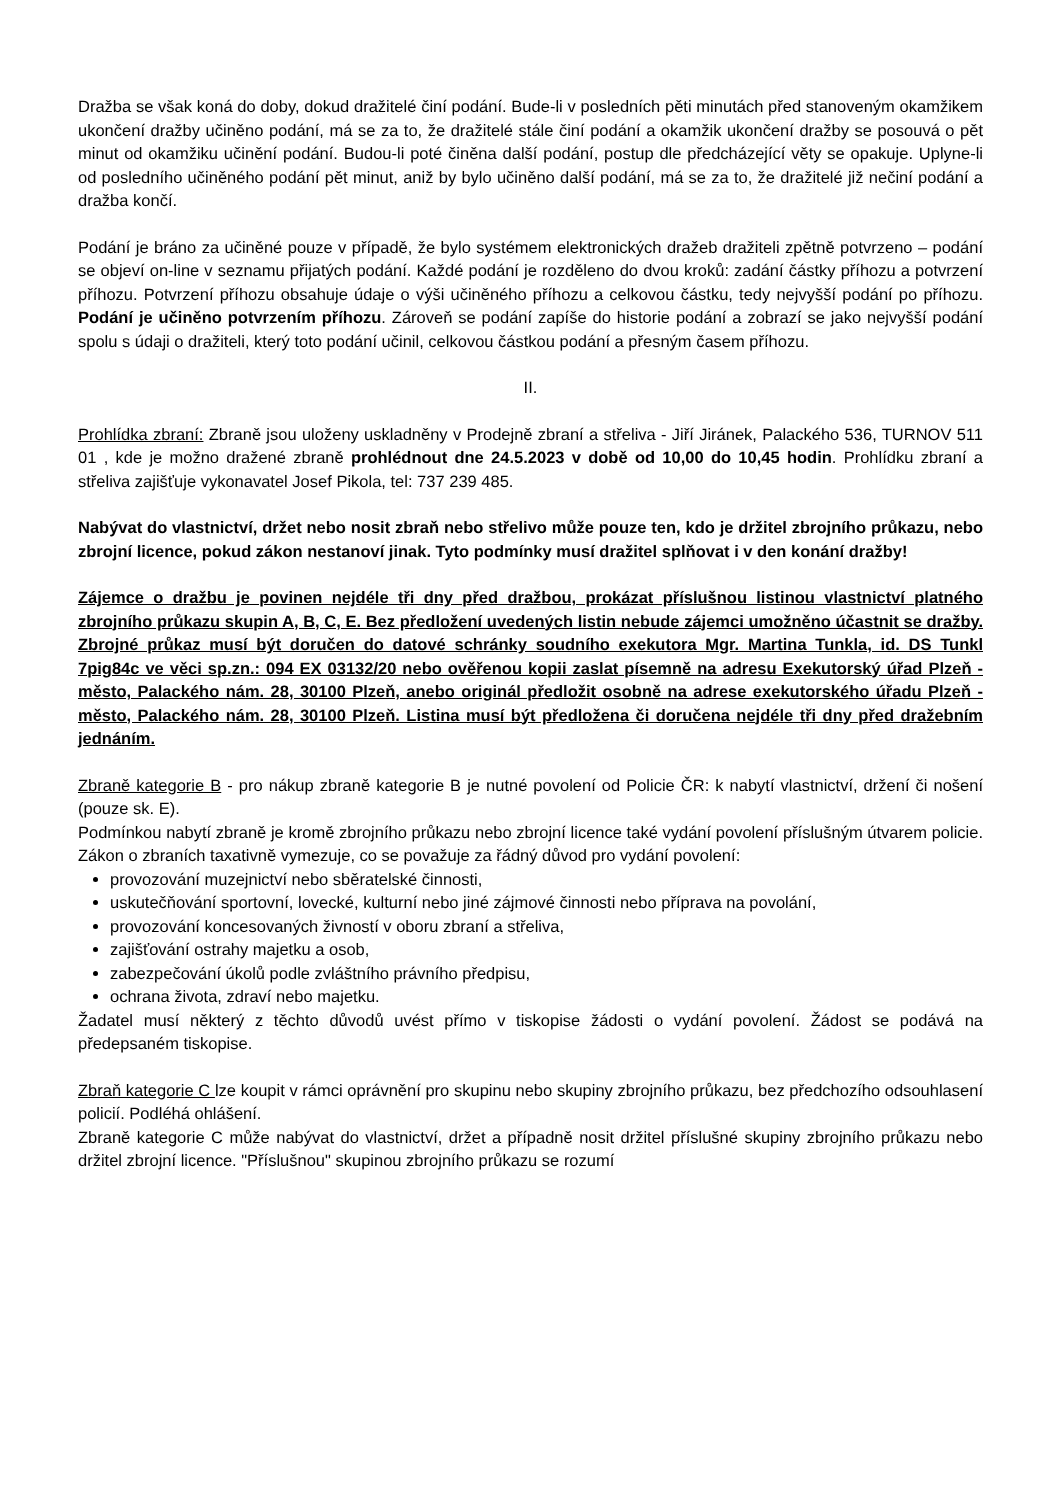Dražba se však koná do doby, dokud dražitelé činí podání. Bude-li v posledních pěti minutách před stanoveným okamžikem ukončení dražby učiněno podání, má se za to, že dražitelé stále činí podání a okamžik ukončení dražby se posouvá o pět minut od okamžiku učinění podání. Budou-li poté činěna další podání, postup dle předcházející věty se opakuje. Uplyne-li od posledního učiněného podání pět minut, aniž by bylo učiněno další podání, má se za to, že dražitelé již nečiní podání a dražba končí.
Podání je bráno za učiněné pouze v případě, že bylo systémem elektronických dražeb dražiteli zpětně potvrzeno – podání se objeví on-line v seznamu přijatých podání. Každé podání je rozděleno do dvou kroků: zadání částky příhozu a potvrzení příhozu. Potvrzení příhozu obsahuje údaje o výši učiněného příhozu a celkovou částku, tedy nejvyšší podání po příhozu. Podání je učiněno potvrzením příhozu. Zároveň se podání zapíše do historie podání a zobrazí se jako nejvyšší podání spolu s údaji o dražiteli, který toto podání učinil, celkovou částkou podání a přesným časem příhozu.
II.
Prohlídka zbraní: Zbraně jsou uloženy uskladněny v Prodejně zbraní a střeliva - Jiří Jiránek, Palackého 536, TURNOV 511 01 , kde je možno dražené zbraně prohlédnout dne 24.5.2023 v době od 10,00 do 10,45 hodin. Prohlídku zbraní a střeliva zajišťuje vykonavatel Josef Pikola, tel: 737 239 485.
Nabývat do vlastnictví, držet nebo nosit zbraň nebo střelivo může pouze ten, kdo je držitel zbrojního průkazu, nebo zbrojní licence, pokud zákon nestanoví jinak. Tyto podmínky musí dražitel splňovat i v den konání dražby!
Zájemce o dražbu je povinen nejdéle tři dny před dražbou, prokázat příslušnou listinou vlastnictví platného zbrojního průkazu skupin A, B, C, E. Bez předložení uvedených listin nebude zájemci umožněno účastnit se dražby. Zbrojné průkaz musí být doručen do datové schránky soudního exekutora Mgr. Martina Tunkla, id. DS Tunkl 7pig84c ve věci sp.zn.: 094 EX 03132/20 nebo ověřenou kopii zaslat písemně na adresu Exekutorský úřad Plzeň - město, Palackého nám. 28, 30100 Plzeň, anebo originál předložit osobně na adrese exekutorského úřadu Plzeň - město, Palackého nám. 28, 30100 Plzeň. Listina musí být předložena či doručena nejdéle tři dny před dražebním jednáním.
Zbraně kategorie B - pro nákup zbraně kategorie B je nutné povolení od Policie ČR: k nabytí vlastnictví, držení či nošení (pouze sk. E).
Podmínkou nabytí zbraně je kromě zbrojního průkazu nebo zbrojní licence také vydání povolení příslušným útvarem policie. Zákon o zbraních taxativně vymezuje, co se považuje za řádný důvod pro vydání povolení:
provozování muzejnictví nebo sběratelské činnosti,
uskutečňování sportovní, lovecké, kulturní nebo jiné zájmové činnosti nebo příprava na povolání,
provozování koncesovaných živností v oboru zbraní a střeliva,
zajišťování ostrahy majetku a osob,
zabezpečování úkolů podle zvláštního právního předpisu,
ochrana života, zdraví nebo majetku.
Žadatel musí některý z těchto důvodů uvést přímo v tiskopise žádosti o vydání povolení. Žádost se podává na předepsaném tiskopise.
Zbraň kategorie C lze koupit v rámci oprávnění pro skupinu nebo skupiny zbrojního průkazu, bez předchozího odsouhlasení policií. Podléhá ohlášení.
Zbraně kategorie C může nabývat do vlastnictví, držet a případně nosit držitel příslušné skupiny zbrojního průkazu nebo držitel zbrojní licence. "Příslušnou" skupinou zbrojního průkazu se rozumí